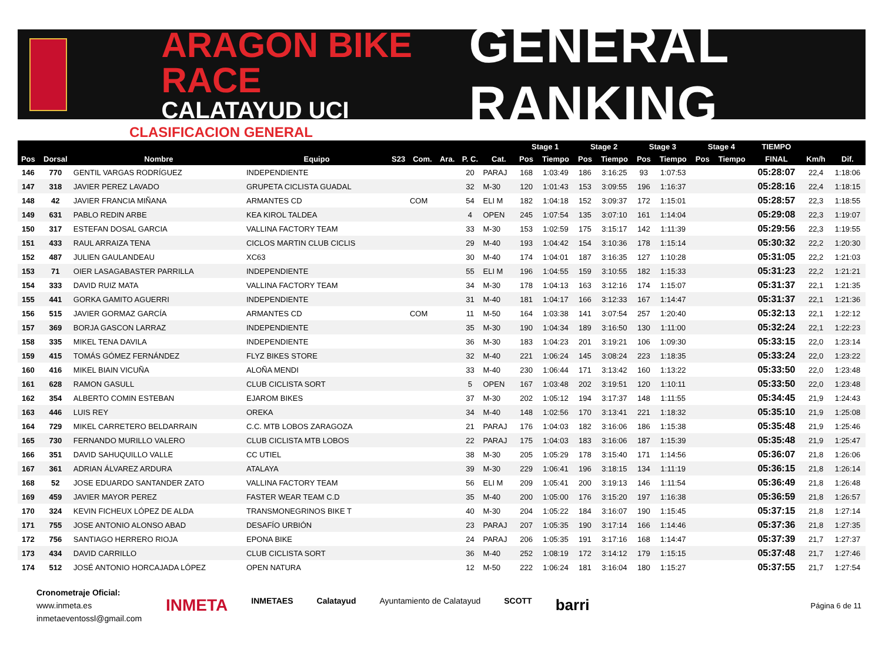ARAGON BIKE RACE
CALATAYUD UCI
GENERAL RANKING
CLASIFICACION GENERAL
| | | | | | | | | | Stage 1 | | Stage 2 | | Stage 3 | | Stage 4 | | TIEMPO | | |
| --- | --- | --- | --- | --- | --- | --- | --- | --- | --- | --- | --- | --- | --- | --- | --- | --- | --- | --- | --- |
| Pos | Dorsal | Nombre | Equipo | S23 | Com. | Ara. | P. C. | Cat. | Pos | Tiempo | Pos | Tiempo | Pos | Tiempo | Pos | Tiempo | FINAL | Km/h | Dif. |
| 146 | 770 | GENTIL VARGAS RODRÍGUEZ | INDEPENDIENTE | | | | 20 | PARAJ | 168 | 1:03:49 | 186 | 3:16:25 | 93 | 1:07:53 | | | 05:28:07 | 22,4 | 1:18:06 |
| 147 | 318 | JAVIER PEREZ LAVADO | GRUPETA CICLISTA GUADAL | | | | 32 | M-30 | 120 | 1:01:43 | 153 | 3:09:55 | 196 | 1:16:37 | | | 05:28:16 | 22,4 | 1:18:15 |
| 148 | 42 | JAVIER FRANCIA MIÑANA | ARMANTES CD | | COM | | 54 | ELI M | 182 | 1:04:18 | 152 | 3:09:37 | 172 | 1:15:01 | | | 05:28:57 | 22,3 | 1:18:55 |
| 149 | 631 | PABLO REDIN ARBE | KEA KIROL TALDEA | | | | 4 | OPEN | 245 | 1:07:54 | 135 | 3:07:10 | 161 | 1:14:04 | | | 05:29:08 | 22,3 | 1:19:07 |
| 150 | 317 | ESTEFAN DOSAL GARCIA | VALLINA FACTORY TEAM | | | | 33 | M-30 | 153 | 1:02:59 | 175 | 3:15:17 | 142 | 1:11:39 | | | 05:29:56 | 22,3 | 1:19:55 |
| 151 | 433 | RAUL ARRAIZA TENA | CICLOS MARTIN CLUB CICLIS | | | | 29 | M-40 | 193 | 1:04:42 | 154 | 3:10:36 | 178 | 1:15:14 | | | 05:30:32 | 22,2 | 1:20:30 |
| 152 | 487 | JULIEN GAULANDEAU | XC63 | | | | 30 | M-40 | 174 | 1:04:01 | 187 | 3:16:35 | 127 | 1:10:28 | | | 05:31:05 | 22,2 | 1:21:03 |
| 153 | 71 | OIER LASAGABASTER PARRILLA | INDEPENDIENTE | | | | 55 | ELI M | 196 | 1:04:55 | 159 | 3:10:55 | 182 | 1:15:33 | | | 05:31:23 | 22,2 | 1:21:21 |
| 154 | 333 | DAVID RUIZ MATA | VALLINA FACTORY TEAM | | | | 34 | M-30 | 178 | 1:04:13 | 163 | 3:12:16 | 174 | 1:15:07 | | | 05:31:37 | 22,1 | 1:21:35 |
| 155 | 441 | GORKA GAMITO AGUERRI | INDEPENDIENTE | | | | 31 | M-40 | 181 | 1:04:17 | 166 | 3:12:33 | 167 | 1:14:47 | | | 05:31:37 | 22,1 | 1:21:36 |
| 156 | 515 | JAVIER GORMAZ GARCÍA | ARMANTES CD | | COM | | 11 | M-50 | 164 | 1:03:38 | 141 | 3:07:54 | 257 | 1:20:40 | | | 05:32:13 | 22,1 | 1:22:12 |
| 157 | 369 | BORJA GASCON LARRAZ | INDEPENDIENTE | | | | 35 | M-30 | 190 | 1:04:34 | 189 | 3:16:50 | 130 | 1:11:00 | | | 05:32:24 | 22,1 | 1:22:23 |
| 158 | 335 | MIKEL TENA DAVILA | INDEPENDIENTE | | | | 36 | M-30 | 183 | 1:04:23 | 201 | 3:19:21 | 106 | 1:09:30 | | | 05:33:15 | 22,0 | 1:23:14 |
| 159 | 415 | TOMÁS GÓMEZ FERNÁNDEZ | FLYZ BIKES STORE | | | | 32 | M-40 | 221 | 1:06:24 | 145 | 3:08:24 | 223 | 1:18:35 | | | 05:33:24 | 22,0 | 1:23:22 |
| 160 | 416 | MIKEL BIAIN VICUÑA | ALOÑA MENDI | | | | 33 | M-40 | 230 | 1:06:44 | 171 | 3:13:42 | 160 | 1:13:22 | | | 05:33:50 | 22,0 | 1:23:48 |
| 161 | 628 | RAMON GASULL | CLUB CICLISTA SORT | | | | 5 | OPEN | 167 | 1:03:48 | 202 | 3:19:51 | 120 | 1:10:11 | | | 05:33:50 | 22,0 | 1:23:48 |
| 162 | 354 | ALBERTO COMIN ESTEBAN | EJAROM BIKES | | | | 37 | M-30 | 202 | 1:05:12 | 194 | 3:17:37 | 148 | 1:11:55 | | | 05:34:45 | 21,9 | 1:24:43 |
| 163 | 446 | LUIS REY | OREKA | | | | 34 | M-40 | 148 | 1:02:56 | 170 | 3:13:41 | 221 | 1:18:32 | | | 05:35:10 | 21,9 | 1:25:08 |
| 164 | 729 | MIKEL CARRETERO BELDARRAIN | C.C. MTB LOBOS ZARAGOZA | | | | 21 | PARAJ | 176 | 1:04:03 | 182 | 3:16:06 | 186 | 1:15:38 | | | 05:35:48 | 21,9 | 1:25:46 |
| 165 | 730 | FERNANDO MURILLO VALERO | CLUB CICLISTA MTB LOBOS | | | | 22 | PARAJ | 175 | 1:04:03 | 183 | 3:16:06 | 187 | 1:15:39 | | | 05:35:48 | 21,9 | 1:25:47 |
| 166 | 351 | DAVID SAHUQUILLO VALLE | CC UTIEL | | | | 38 | M-30 | 205 | 1:05:29 | 178 | 3:15:40 | 171 | 1:14:56 | | | 05:36:07 | 21,8 | 1:26:06 |
| 167 | 361 | ADRIAN ÁLVAREZ ARDURA | ATALAYA | | | | 39 | M-30 | 229 | 1:06:41 | 196 | 3:18:15 | 134 | 1:11:19 | | | 05:36:15 | 21,8 | 1:26:14 |
| 168 | 52 | JOSE EDUARDO SANTANDER ZATO | VALLINA FACTORY TEAM | | | | 56 | ELI M | 209 | 1:05:41 | 200 | 3:19:13 | 146 | 1:11:54 | | | 05:36:49 | 21,8 | 1:26:48 |
| 169 | 459 | JAVIER MAYOR PEREZ | FASTER WEAR TEAM C.D | | | | 35 | M-40 | 200 | 1:05:00 | 176 | 3:15:20 | 197 | 1:16:38 | | | 05:36:59 | 21,8 | 1:26:57 |
| 170 | 324 | KEVIN FICHEUX LÓPEZ DE ALDA | TRANSMONEGRINOS BIKE T | | | | 40 | M-30 | 204 | 1:05:22 | 184 | 3:16:07 | 190 | 1:15:45 | | | 05:37:15 | 21,8 | 1:27:14 |
| 171 | 755 | JOSE ANTONIO ALONSO ABAD | DESAFÍO URBIÓN | | | | 23 | PARAJ | 207 | 1:05:35 | 190 | 3:17:14 | 166 | 1:14:46 | | | 05:37:36 | 21,8 | 1:27:35 |
| 172 | 756 | SANTIAGO HERRERO RIOJA | EPONA BIKE | | | | 24 | PARAJ | 206 | 1:05:35 | 191 | 3:17:16 | 168 | 1:14:47 | | | 05:37:39 | 21,7 | 1:27:37 |
| 173 | 434 | DAVID CARRILLO | CLUB CICLISTA SORT | | | | 36 | M-40 | 252 | 1:08:19 | 172 | 3:14:12 | 179 | 1:15:15 | | | 05:37:48 | 21,7 | 1:27:46 |
| 174 | 512 | JOSÉ ANTONIO HORCAJADA LÓPEZ | OPEN NATURA | | | | 12 | M-50 | 222 | 1:06:24 | 181 | 3:16:04 | 180 | 1:15:27 | | | 05:37:55 | 21,7 | 1:27:54 |
Cronometraje Oficial:
www.inmeta.es
inmetaeventossl@gmail.com
INMETA INMETAES Calatayud Ayuntamiento de Calatayud SCOTT barri
Página 6 de 11